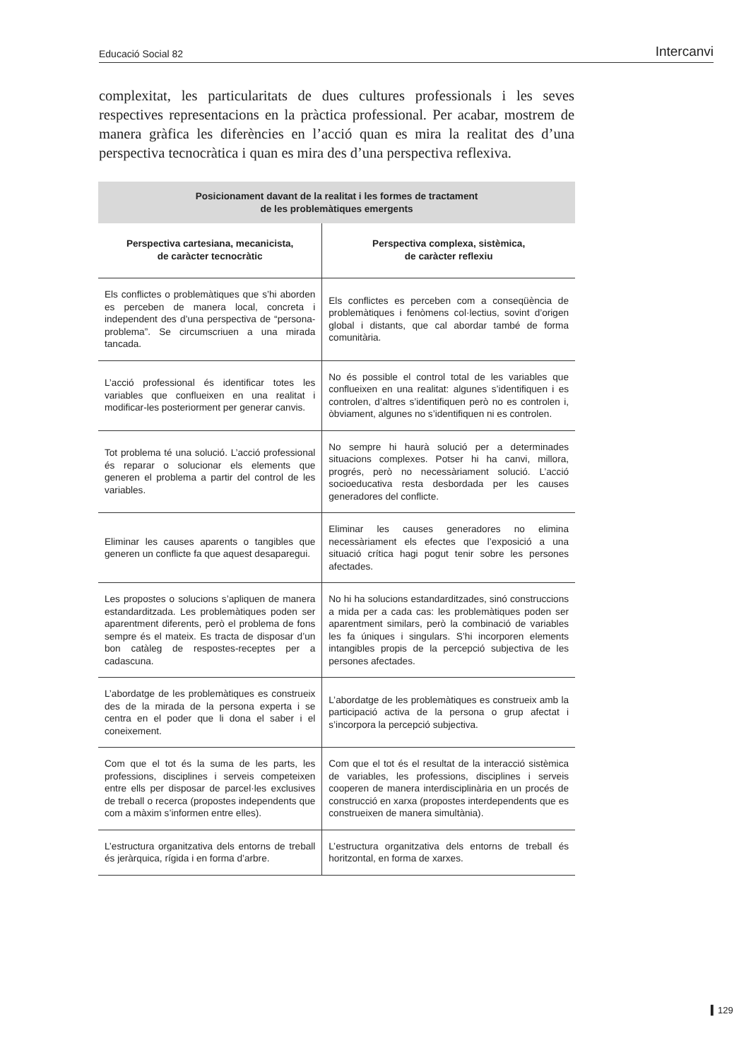Educació Social 82 Intercanvi
complexitat, les particularitats de dues cultures professionals i les seves respectives representacions en la pràctica professional. Per acabar, mostrem de manera gràfica les diferències en l’acció quan es mira la realitat des d’una perspectiva tecnocràtica i quan es mira des d’una perspectiva reflexiva.
| Posicionament davant de la realitat i les formes de tractament de les problemàtiques emergents | |
| --- | --- |
| Perspectiva cartesiana, mecanicista, de caràcter tecnocràtic | Perspectiva complexa, sistèmica, de caràcter reflexiu |
| Els conflictes o problemàtiques que s’hi aborden es perceben de manera local, concreta i independent des d’una perspectiva de “persona-problema”. Se circumscriuen a una mirada tancada. | Els conflictes es perceben com a conseqüència de problemàtiques i fenòmens col·lectius, sovint d’origen global i distants, que cal abordar també de forma comunitària. |
| L’acció professional és identificar totes les variables que conflueixen en una realitat i modificar-les posteriorment per generar canvis. | No és possible el control total de les variables que conflueixen en una realitat: algunes s’identifiquen i es controlen, d’altres s’identifiquen però no es controlen i, òbviament, algunes no s’identifiquen ni es controlen. |
| Tot problema té una solució. L’acció professional és reparar o solucionar els elements que generen el problema a partir del control de les variables. | No sempre hi haurà solució per a determinades situacions complexes. Potser hi ha canvi, millora, progrés, però no necessàriament solució. L’acció socioeducativa resta desbordada per les causes generadores del conflicte. |
| Eliminar les causes aparents o tangibles que generen un conflicte fa que aquest desaparegui. | Eliminar les causes generadores no elimina necessàriament els efectes que l’exposició a una situació crítica hagi pogut tenir sobre les persones afectades. |
| Les propostes o solucions s’apliquen de manera estandarditzada. Les problemàtiques poden ser aparentment diferents, però el problema de fons sempre és el mateix. Es tracta de disposar d’un bon catàleg de respostes-receptes per a cadascuna. | No hi ha solucions estandarditzades, sinó construccions a mida per a cada cas: les problemàtiques poden ser aparentment similars, però la combinació de variables les fa úniques i singulars. S’hi incorporen elements intangibles propis de la percepció subjectiva de les persones afectades. |
| L’abordatge de les problemàtiques es construeix des de la mirada de la persona experta i se centra en el poder que li dona el saber i el coneixement. | L’abordatge de les problemàtiques es construeix amb la participació activa de la persona o grup afectat i s’incorpora la percepció subjectiva. |
| Com que el tot és la suma de les parts, les professions, disciplines i serveis competeixen entre ells per disposar de parcel·les exclusives de treball o recerca (propostes independents que com a màxim s’informen entre elles). | Com que el tot és el resultat de la interacció sistèmica de variables, les professions, disciplines i serveis cooperen de manera interdisciplinària en un procés de construcció en xarxa (propostes interdependents que es construeixen de manera simultània). |
| L’estructura organitzativa dels entorns de treball és jeràrquica, rígida i en forma d’arbre. | L’estructura organitzativa dels entorns de treball és horitzontal, en forma de xarxes. |
▍129